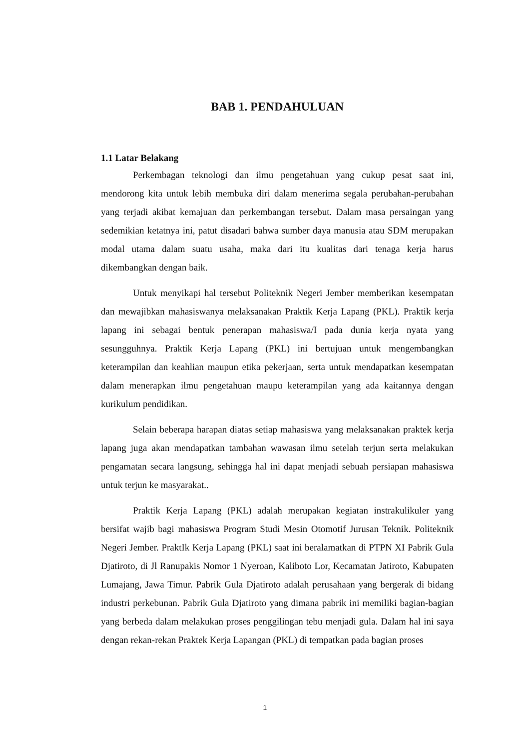BAB 1. PENDAHULUAN
1.1 Latar Belakang
Perkembagan teknologi dan ilmu pengetahuan yang cukup pesat saat ini, mendorong kita untuk lebih membuka diri dalam menerima segala perubahan-perubahan yang terjadi akibat kemajuan dan perkembangan tersebut. Dalam masa persaingan yang sedemikian ketatnya ini, patut disadari bahwa sumber daya manusia atau SDM merupakan modal utama dalam suatu usaha, maka dari itu kualitas dari tenaga kerja harus dikembangkan dengan baik.
Untuk menyikapi hal tersebut Politeknik Negeri Jember memberikan kesempatan dan mewajibkan mahasiswanya melaksanakan Praktik Kerja Lapang (PKL). Praktik kerja lapang ini sebagai bentuk penerapan mahasiswa/I pada dunia kerja nyata yang sesungguhnya. Praktik Kerja Lapang (PKL) ini bertujuan untuk mengembangkan keterampilan dan keahlian maupun etika pekerjaan, serta untuk mendapatkan kesempatan dalam menerapkan ilmu pengetahuan maupu keterampilan yang ada kaitannya dengan kurikulum pendidikan.
Selain beberapa harapan diatas setiap mahasiswa yang melaksanakan praktek kerja lapang juga akan mendapatkan tambahan wawasan ilmu setelah terjun serta melakukan pengamatan secara langsung, sehingga hal ini dapat menjadi sebuah persiapan mahasiswa untuk terjun ke masyarakat..
Praktik Kerja Lapang (PKL) adalah merupakan kegiatan instrakulikuler yang bersifat wajib bagi mahasiswa Program Studi Mesin Otomotif Jurusan Teknik. Politeknik Negeri Jember. PraktIk Kerja Lapang (PKL) saat ini beralamatkan di PTPN XI Pabrik Gula Djatiroto, di Jl Ranupakis Nomor 1 Nyeroan, Kaliboto Lor, Kecamatan Jatiroto, Kabupaten Lumajang, Jawa Timur. Pabrik Gula Djatiroto adalah perusahaan yang bergerak di bidang industri perkebunan. Pabrik Gula Djatiroto yang dimana pabrik ini memiliki bagian-bagian yang berbeda dalam melakukan proses penggilingan tebu menjadi gula. Dalam hal ini saya dengan rekan-rekan Praktek Kerja Lapangan (PKL) di tempatkan pada bagian proses
1